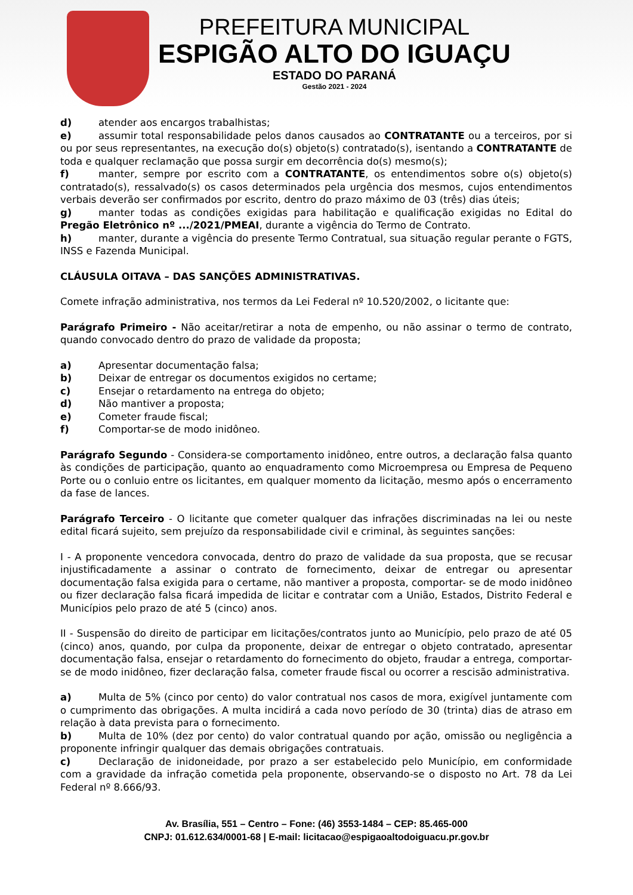PREFEITURA MUNICIPAL
ESPIGÃO ALTO DO IGUAÇU
ESTADO DO PARANÁ
Gestão 2021 - 2024
d) atender aos encargos trabalhistas;
e) assumir total responsabilidade pelos danos causados ao CONTRATANTE ou a terceiros, por si ou por seus representantes, na execução do(s) objeto(s) contratado(s), isentando a CONTRATANTE de toda e qualquer reclamação que possa surgir em decorrência do(s) mesmo(s);
f) manter, sempre por escrito com a CONTRATANTE, os entendimentos sobre o(s) objeto(s) contratado(s), ressalvado(s) os casos determinados pela urgência dos mesmos, cujos entendimentos verbais deverão ser confirmados por escrito, dentro do prazo máximo de 03 (três) dias úteis;
g) manter todas as condições exigidas para habilitação e qualificação exigidas no Edital do Pregão Eletrônico nº .../2021/PMEAI, durante a vigência do Termo de Contrato.
h) manter, durante a vigência do presente Termo Contratual, sua situação regular perante o FGTS, INSS e Fazenda Municipal.
CLÁUSULA OITAVA – DAS SANÇÕES ADMINISTRATIVAS.
Comete infração administrativa, nos termos da Lei Federal nº 10.520/2002, o licitante que:
Parágrafo Primeiro - Não aceitar/retirar a nota de empenho, ou não assinar o termo de contrato, quando convocado dentro do prazo de validade da proposta;
a) Apresentar documentação falsa;
b) Deixar de entregar os documentos exigidos no certame;
c) Ensejar o retardamento na entrega do objeto;
d) Não mantiver a proposta;
e) Cometer fraude fiscal;
f) Comportar-se de modo inidôneo.
Parágrafo Segundo - Considera-se comportamento inidôneo, entre outros, a declaração falsa quanto às condições de participação, quanto ao enquadramento como Microempresa ou Empresa de Pequeno Porte ou o conluio entre os licitantes, em qualquer momento da licitação, mesmo após o encerramento da fase de lances.
Parágrafo Terceiro - O licitante que cometer qualquer das infrações discriminadas na lei ou neste edital ficará sujeito, sem prejuízo da responsabilidade civil e criminal, às seguintes sanções:
I - A proponente vencedora convocada, dentro do prazo de validade da sua proposta, que se recusar injustificadamente a assinar o contrato de fornecimento, deixar de entregar ou apresentar documentação falsa exigida para o certame, não mantiver a proposta, comportar- se de modo inidôneo ou fizer declaração falsa ficará impedida de licitar e contratar com a União, Estados, Distrito Federal e Municípios pelo prazo de até 5 (cinco) anos.
II - Suspensão do direito de participar em licitações/contratos junto ao Município, pelo prazo de até 05 (cinco) anos, quando, por culpa da proponente, deixar de entregar o objeto contratado, apresentar documentação falsa, ensejar o retardamento do fornecimento do objeto, fraudar a entrega, comportar-se de modo inidôneo, fizer declaração falsa, cometer fraude fiscal ou ocorrer a rescisão administrativa.
a) Multa de 5% (cinco por cento) do valor contratual nos casos de mora, exigível juntamente com o cumprimento das obrigações. A multa incidirá a cada novo período de 30 (trinta) dias de atraso em relação à data prevista para o fornecimento.
b) Multa de 10% (dez por cento) do valor contratual quando por ação, omissão ou negligência a proponente infringir qualquer das demais obrigações contratuais.
c) Declaração de inidoneidade, por prazo a ser estabelecido pelo Município, em conformidade com a gravidade da infração cometida pela proponente, observando-se o disposto no Art. 78 da Lei Federal nº 8.666/93.
Av. Brasília, 551 – Centro – Fone: (46) 3553-1484 – CEP: 85.465-000
CNPJ: 01.612.634/0001-68 | E-mail: licitacao@espigaoaltodoiguacu.pr.gov.br